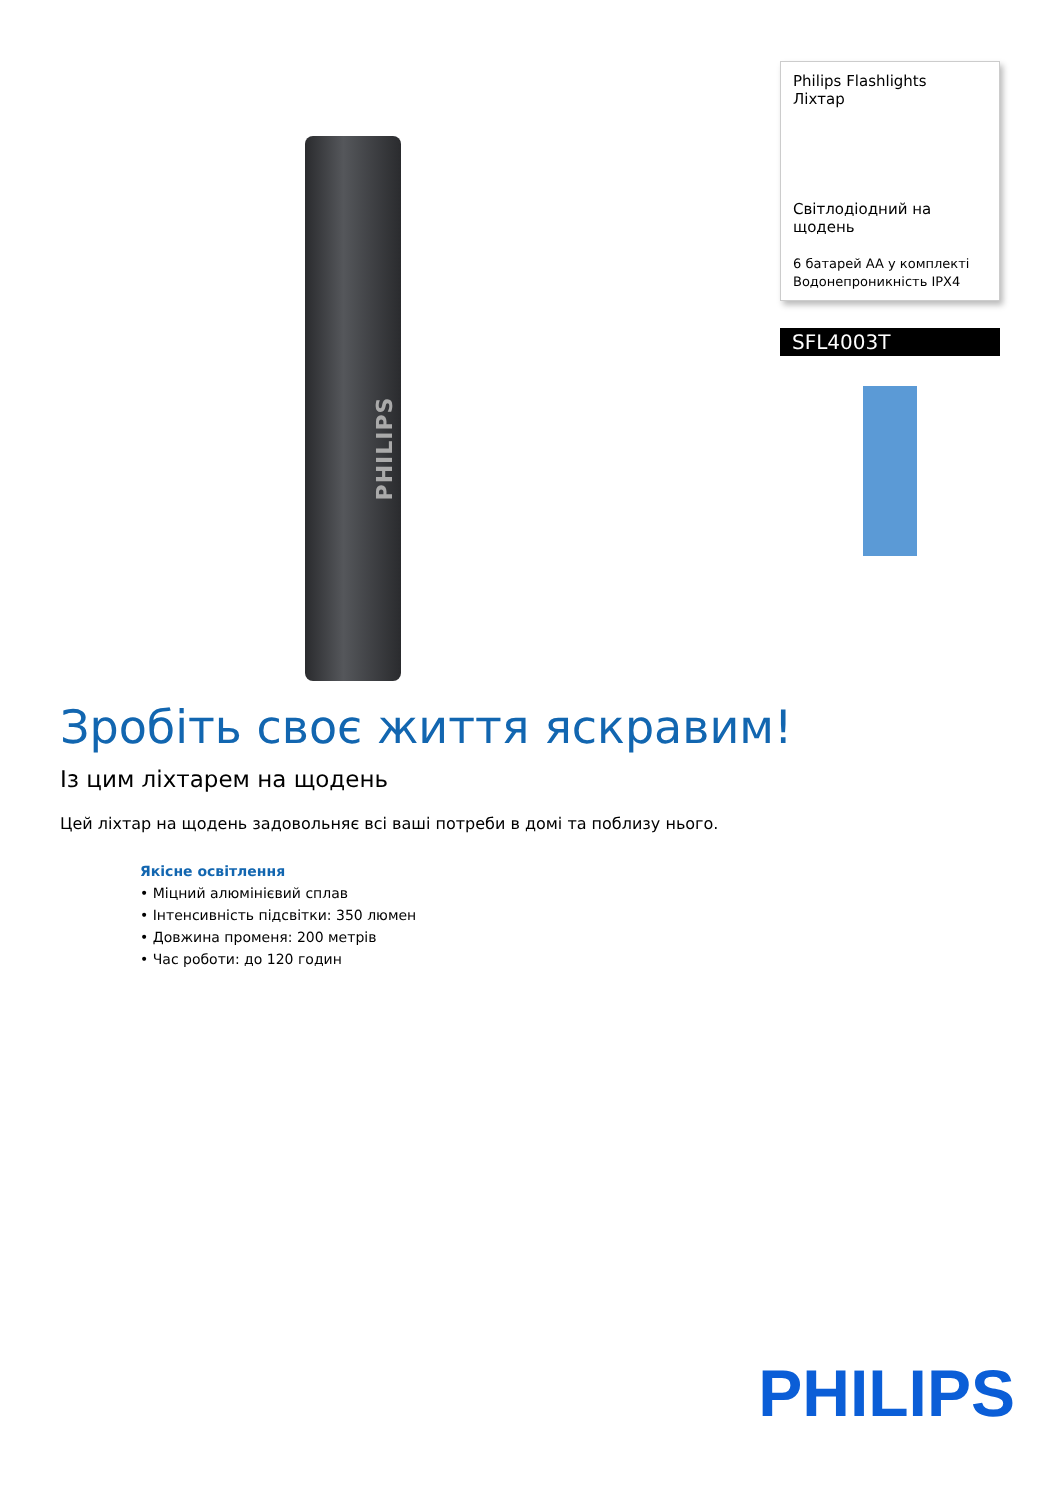PHILIPS
Philips Flashlights
Ліхтар
Світлодіодний на щодень
6 батарей AA у комплекті
Водонепроникність IPX4
SFL4003T
Зробіть своє життя яскравим!
Із цим ліхтарем на щодень
Цей ліхтар на щодень задовольняє всі ваші потреби в домі та поблизу нього.
Якісне освітлення
• Міцний алюмінієвий сплав
• Інтенсивність підсвітки: 350 люмен
• Довжина променя: 200 метрів
• Час роботи: до 120 годин
PHILIPS